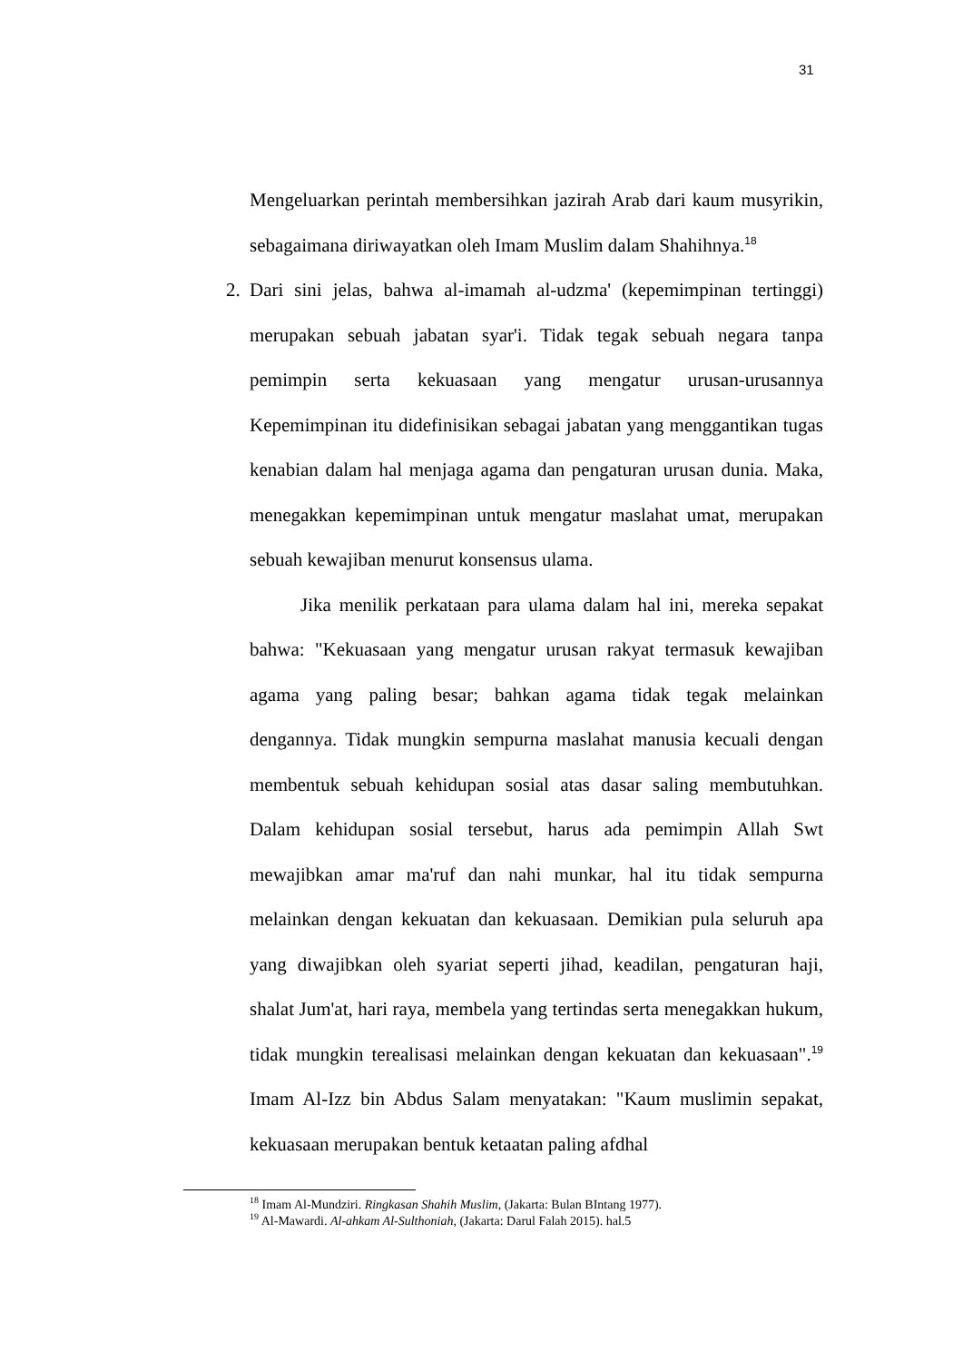31
Mengeluarkan perintah membersihkan jazirah Arab dari kaum musyrikin, sebagaimana diriwayatkan oleh Imam Muslim dalam Shahihnya.<sup>18</sup>
2. Dari sini jelas, bahwa al-imamah al-udzma' (kepemimpinan tertinggi) merupakan sebuah jabatan syar'i. Tidak tegak sebuah negara tanpa pemimpin serta kekuasaan yang mengatur urusan-urusannya Kepemimpinan itu didefinisikan sebagai jabatan yang menggantikan tugas kenabian dalam hal menjaga agama dan pengaturan urusan dunia. Maka, menegakkan kepemimpinan untuk mengatur maslahat umat, merupakan sebuah kewajiban menurut konsensus ulama.
Jika menilik perkataan para ulama dalam hal ini, mereka sepakat bahwa: "Kekuasaan yang mengatur urusan rakyat termasuk kewajiban agama yang paling besar; bahkan agama tidak tegak melainkan dengannya. Tidak mungkin sempurna maslahat manusia kecuali dengan membentuk sebuah kehidupan sosial atas dasar saling membutuhkan. Dalam kehidupan sosial tersebut, harus ada pemimpin Allah Swt mewajibkan amar ma'ruf dan nahi munkar, hal itu tidak sempurna melainkan dengan kekuatan dan kekuasaan. Demikian pula seluruh apa yang diwajibkan oleh syariat seperti jihad, keadilan, pengaturan haji, shalat Jum'at, hari raya, membela yang tertindas serta menegakkan hukum, tidak mungkin terealisasi melainkan dengan kekuatan dan kekuasaan".<sup>19</sup> Imam Al-Izz bin Abdus Salam menyatakan: "Kaum muslimin sepakat, kekuasaan merupakan bentuk ketaatan paling afdhal
<sup>18</sup> Imam Al-Mundziri. Ringkasan Shahih Muslim, (Jakarta: Bulan BIntang 1977).
<sup>19</sup> Al-Mawardi. Al-ahkam Al-Sulthoniah, (Jakarta: Darul Falah 2015). hal.5